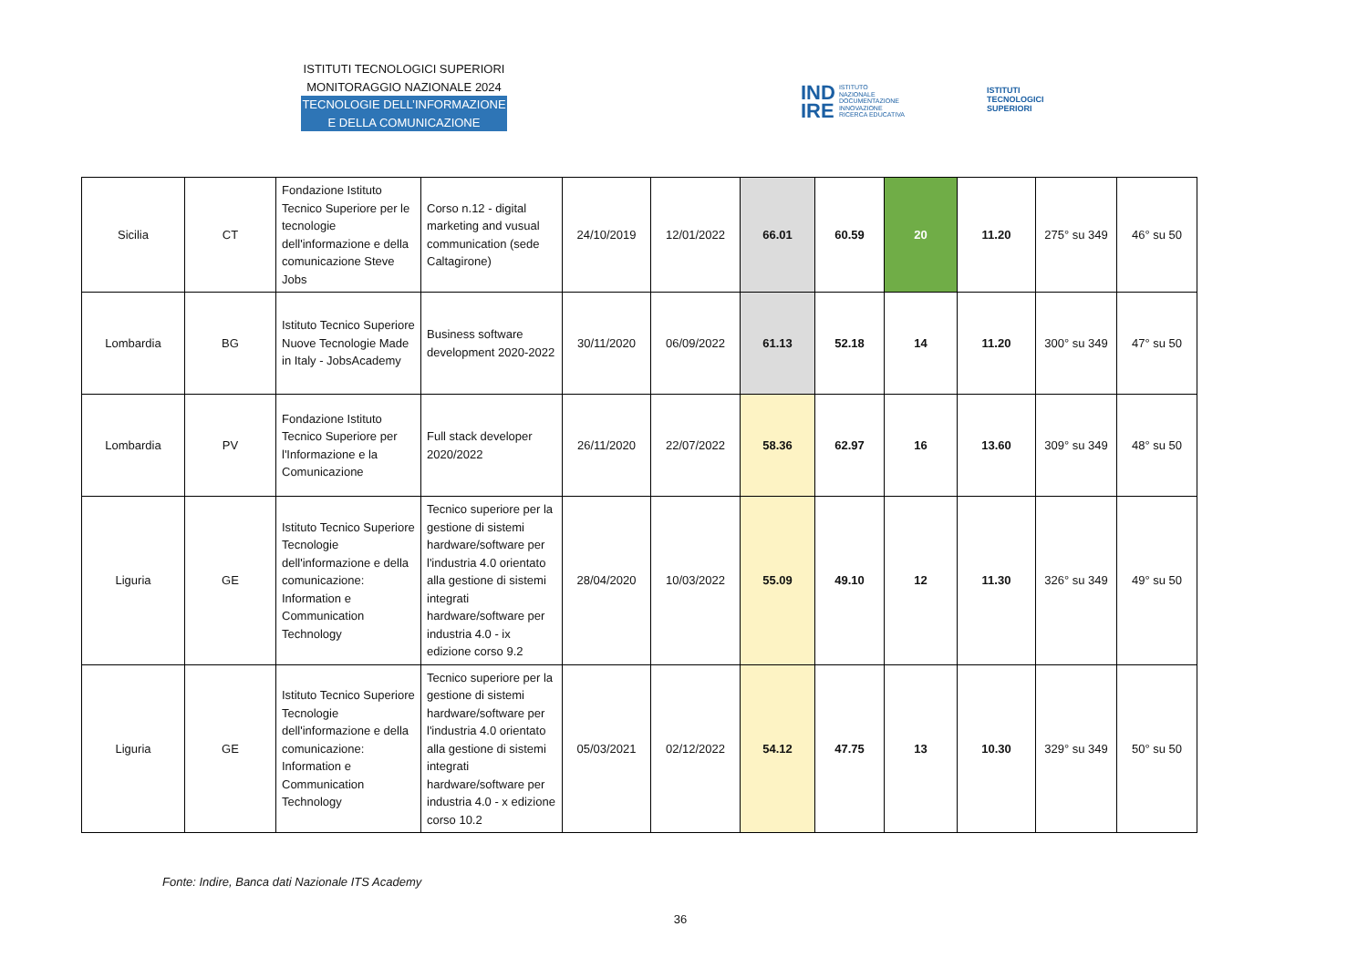ISTITUTI TECNOLOGICI SUPERIORI
MONITORAGGIO NAZIONALE 2024
TECNOLOGIE DELL’INFORMAZIONE
E DELLA COMUNICAZIONE
IND
IRE ISTITUTO
NAZIONALE
DOCUMENTAZIONE
INNOVAZIONE
RICERCA EDUCATIVA
ISTITUTI
TECNOLOGICI
SUPERIORI
| Sicilia | CT | Fondazione Istituto Tecnico Superiore per le tecnologie dell'informazione e della comunicazione Steve Jobs | Corso n.12 - digital marketing and vusual communication (sede Caltagirone) | 24/10/2019 | 12/01/2022 | 66.01 | 60.59 | 20 | 11.20 | 275° su 349 | 46° su 50 |
| Lombardia | BG | Istituto Tecnico Superiore Nuove Tecnologie Made in Italy - JobsAcademy | Business software development 2020-2022 | 30/11/2020 | 06/09/2022 | 61.13 | 52.18 | 14 | 11.20 | 300° su 349 | 47° su 50 |
| Lombardia | PV | Fondazione Istituto Tecnico Superiore per l'Informazione e la Comunicazione | Full stack developer 2020/2022 | 26/11/2020 | 22/07/2022 | 58.36 | 62.97 | 16 | 13.60 | 309° su 349 | 48° su 50 |
| Liguria | GE | Istituto Tecnico Superiore Tecnologie dell'informazione e della comunicazione: Information e Communication Technology | Tecnico superiore per la gestione di sistemi hardware/software per l'industria 4.0 orientato alla gestione di sistemi integrati hardware/software per industria 4.0 - ix edizione corso 9.2 | 28/04/2020 | 10/03/2022 | 55.09 | 49.10 | 12 | 11.30 | 326° su 349 | 49° su 50 |
| Liguria | GE | Istituto Tecnico Superiore Tecnologie dell'informazione e della comunicazione: Information e Communication Technology | Tecnico superiore per la gestione di sistemi hardware/software per l'industria 4.0 orientato alla gestione di sistemi integrati hardware/software per industria 4.0 - x edizione corso 10.2 | 05/03/2021 | 02/12/2022 | 54.12 | 47.75 | 13 | 10.30 | 329° su 349 | 50° su 50 |
Fonte: Indire, Banca dati Nazionale ITS Academy
36